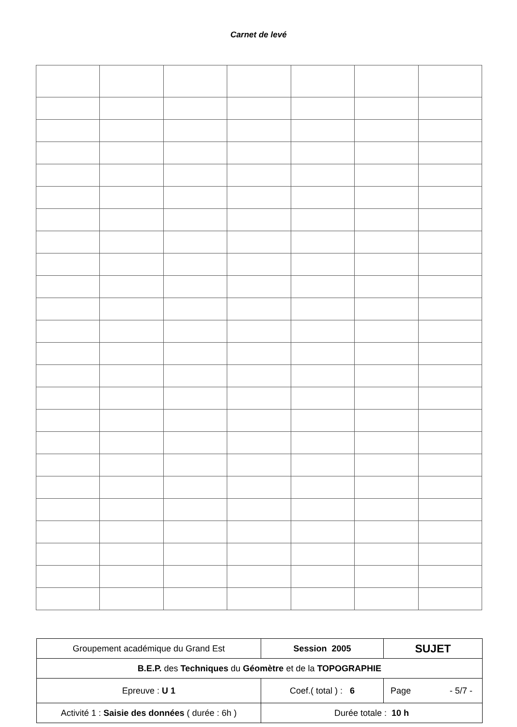Carnet de levé
| Groupement académique du Grand Est | Session 2005 | SUJET |
| B.E.P. des Techniques du Géomètre et de la TOPOGRAPHIE | | |
| Epreuve : U 1 | Coef.( total ) : 6 | Page - 5/7 - |
| Activité 1 : Saisie des données ( durée : 6h ) | Durée totale : 10 h | |